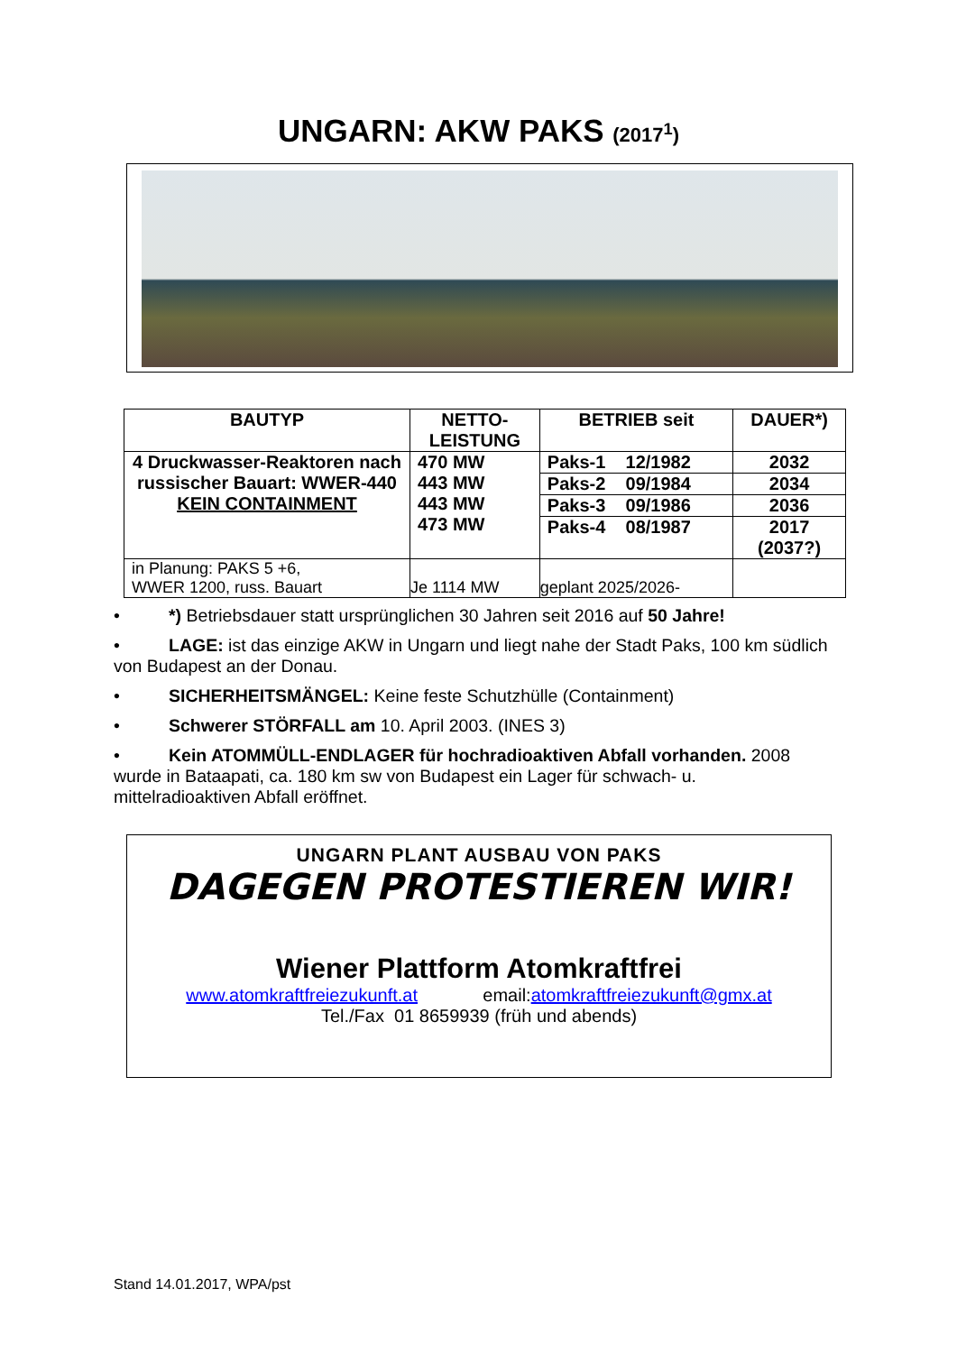UNGARN: AKW PAKS (2017<sup>1</sup>)
| BAUTYP | NETTO- LEISTUNG | BETRIEB seit | DAUER*) |
| --- | --- | --- | --- |
| 4 Druckwasser-Reaktoren nach russischer Bauart: WWER-440 KEIN CONTAINMENT | 470 MW 443 MW 443 MW 473 MW | Paks-1 12/1982 | 2032 |
| | | Paks-2 09/1984 | 2034 |
| | | Paks-3 09/1986 | 2036 |
| | | Paks-4 08/1987 | 2017 (2037?) |
| in Planung: PAKS 5 +6, WWER 1200, russ. Bauart | Je 1114 MW | geplant 2025/2026- | |
• *) Betriebsdauer statt ursprünglichen 30 Jahren seit 2016 auf 50 Jahre!
• LAGE: ist das einzige AKW in Ungarn und liegt nahe der Stadt Paks, 100 km südlich von Budapest an der Donau.
• SICHERHEITSMÄNGEL: Keine feste Schutzhülle (Containment)
• Schwerer STÖRFALL am 10. April 2003. (INES 3)
• Kein ATOMMÜLL-ENDLAGER für hochradioaktiven Abfall vorhanden. 2008 wurde in Bataapati, ca. 180 km sw von Budapest ein Lager für schwach- u. mittelradioaktiven Abfall eröffnet.
UNGARN PLANT AUSBAU VON PAKS
DAGEGEN PROTESTIEREN WIR!
Wiener Plattform Atomkraftfrei
www.atomkraftfreiezukunft.at email:atomkraftfreiezukunft@gmx.at
Tel./Fax 01 8659939 (früh und abends)
Stand 14.01.2017, WPA/pst